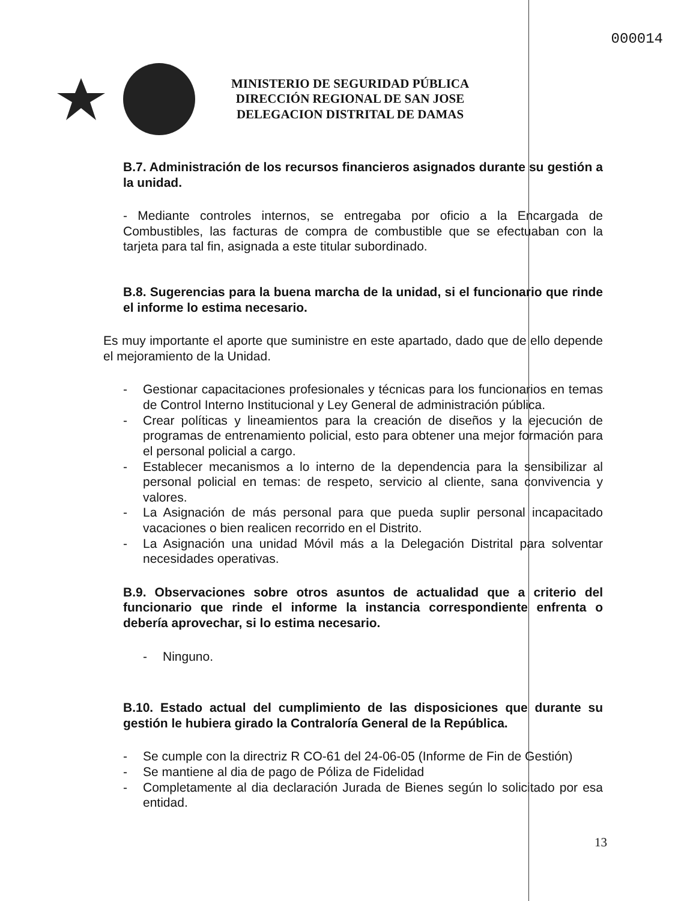000014
MINISTERIO DE SEGURIDAD PÚBLICA
DIRECCIÓN REGIONAL DE SAN JOSE
DELEGACION DISTRITAL DE DAMAS
B.7. Administración de los recursos financieros asignados durante su gestión a la unidad.
- Mediante controles internos, se entregaba por oficio a la Encargada de Combustibles, las facturas de compra de combustible que se efectuaban con la tarjeta para tal fin, asignada a este titular subordinado.
B.8. Sugerencias para la buena marcha de la unidad, si el funcionario que rinde el informe lo estima necesario.
Es muy importante el aporte que suministre en este apartado, dado que de ello depende el mejoramiento de la Unidad.
- Gestionar capacitaciones profesionales y técnicas para los funcionarios en temas de Control Interno Institucional y Ley General de administración pública.
- Crear políticas y lineamientos para la creación de diseños y la ejecución de programas de entrenamiento policial, esto para obtener una mejor formación para el personal policial a cargo.
- Establecer mecanismos a lo interno de la dependencia para la sensibilizar al personal policial en temas: de respeto, servicio al cliente, sana convivencia y valores.
- La Asignación de más personal para que pueda suplir personal incapacitado vacaciones o bien realicen recorrido en el Distrito.
- La Asignación una unidad Móvil más a la Delegación Distrital para solventar necesidades operativas.
B.9. Observaciones sobre otros asuntos de actualidad que a criterio del funcionario que rinde el informe la instancia correspondiente enfrenta o debería aprovechar, si lo estima necesario.
- Ninguno.
B.10. Estado actual del cumplimiento de las disposiciones que durante su gestión le hubiera girado la Contraloría General de la República.
- Se cumple con la directriz R CO-61 del 24-06-05 (Informe de Fin de Gestión)
- Se mantiene al dia de pago de Póliza de Fidelidad
- Completamente al dia declaración Jurada de Bienes según lo solicitado por esa entidad.
13